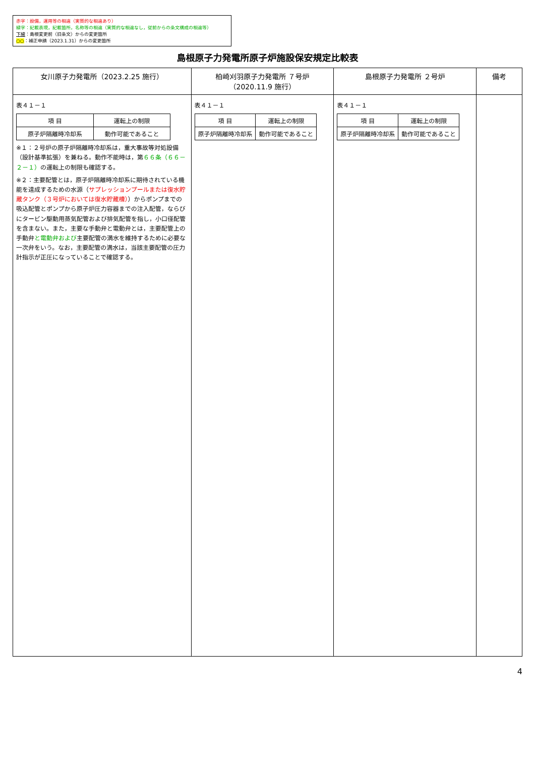赤字：設備，運用等の相違（実質的な相違あり）
緑字：記載表現，記載箇所，名称等の相違（実質的な相違なし，従前からの条文構成の相違等）
下線：島根変更前（旧条文）からの変更箇所
○○：補正申請（2023.1.31）からの変更箇所
島根原子力発電所原子炉施設保安規定比較表
| 女川原子力発電所（2023.2.25 施行） | 柏崎刈羽原子力発電所 ７号炉（2020.11.9 施行） | 島根原子力発電所 ２号炉 | 備考 |
| --- | --- | --- | --- |
| 表４１－１ / 項 目 / 運転上の制限 / / --- / --- / / 原子炉隔離時冷却系 / 動作可能であること / ※１：２号炉の原子炉隔離時冷却系は，重大事故等対処設備（設計基準拡張）を兼ねる。動作不能時は，第 ６６条（６６－２－１） の運転上の制限も確認する。 ※２：主要配管とは，原子炉隔離時冷却系に期待されている機能を達成するための水源（ サプレッションプール または復水貯蔵タンク（３号炉においては復水貯蔵槽） ）からポンプまでの吸込配管とポンプから原子炉圧力容器までの注入配管，ならびにタービン駆動用蒸気配管および排気配管を指し，小口径配管を含まない。また，主要な手動弁と電動弁とは，主要配管上の手動弁 と電動弁および 主要配管の満水を維持するために必要な一次弁をいう。なお，主要配管の満水は，当該主要配管の圧力計指示が正圧になっていることで確認する。 | 表４１－１ / 項 目 / 運転上の制限 / / --- / --- / / 原子炉隔離時冷却系 / 動作可能であること / | 表４１－１ / 項 目 / 運転上の制限 / / --- / --- / / 原子炉隔離時冷却系 / 動作可能であること / | |
4